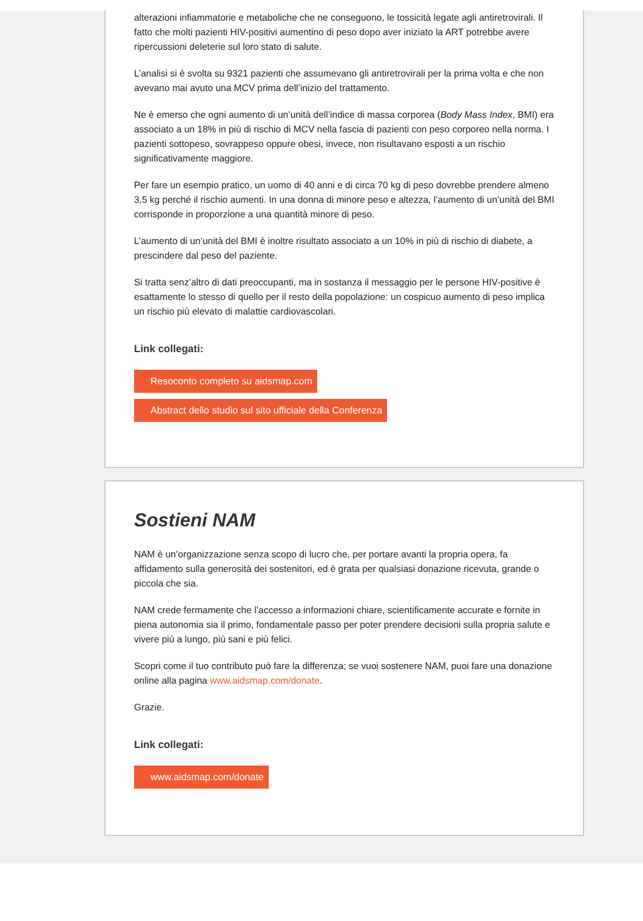alterazioni infiammatorie e metaboliche che ne conseguono, le tossicità legate agli antiretrovirali. Il fatto che molti pazienti HIV-positivi aumentino di peso dopo aver iniziato la ART potrebbe avere ripercussioni deleterie sul loro stato di salute.
L’analisi si è svolta su 9321 pazienti che assumevano gli antiretrovirali per la prima volta e che non avevano mai avuto una MCV prima dell’inizio del trattamento.
Ne è emerso che ogni aumento di un’unità dell’indice di massa corporea (Body Mass Index, BMI) era associato a un 18% in più di rischio di MCV nella fascia di pazienti con peso corporeo nella norma. I pazienti sottopeso, sovrappeso oppure obesi, invece, non risultavano esposti a un rischio significativamente maggiore.
Per fare un esempio pratico, un uomo di 40 anni e di circa 70 kg di peso dovrebbe prendere almeno 3,5 kg perché il rischio aumenti. In una donna di minore peso e altezza, l’aumento di un’unità del BMI corrisponde in proporzione a una quantità minore di peso.
L’aumento di un’unità del BMI è inoltre risultato associato a un 10% in più di rischio di diabete, a prescindere dal peso del paziente.
Si tratta senz’altro di dati preoccupanti, ma in sostanza il messaggio per le persone HIV-positive è esattamente lo stesso di quello per il resto della popolazione: un cospicuo aumento di peso implica un rischio più elevato di malattie cardiovascolari.
Link collegati:
Resoconto completo su aidsmap.com
Abstract dello studio sul sito ufficiale della Conferenza
Sostieni NAM
NAM è un’organizzazione senza scopo di lucro che, per portare avanti la propria opera, fa affidamento sulla generosità dei sostenitori, ed è grata per qualsiasi donazione ricevuta, grande o piccola che sia.
NAM crede fermamente che l’accesso a informazioni chiare, scientificamente accurate e fornite in piena autonomia sia il primo, fondamentale passo per poter prendere decisioni sulla propria salute e vivere più a lungo, più sani e più felici.
Scopri come il tuo contributo può fare la differenza; se vuoi sostenere NAM, puoi fare una donazione online alla pagina www.aidsmap.com/donate.
Grazie.
Link collegati:
www.aidsmap.com/donate